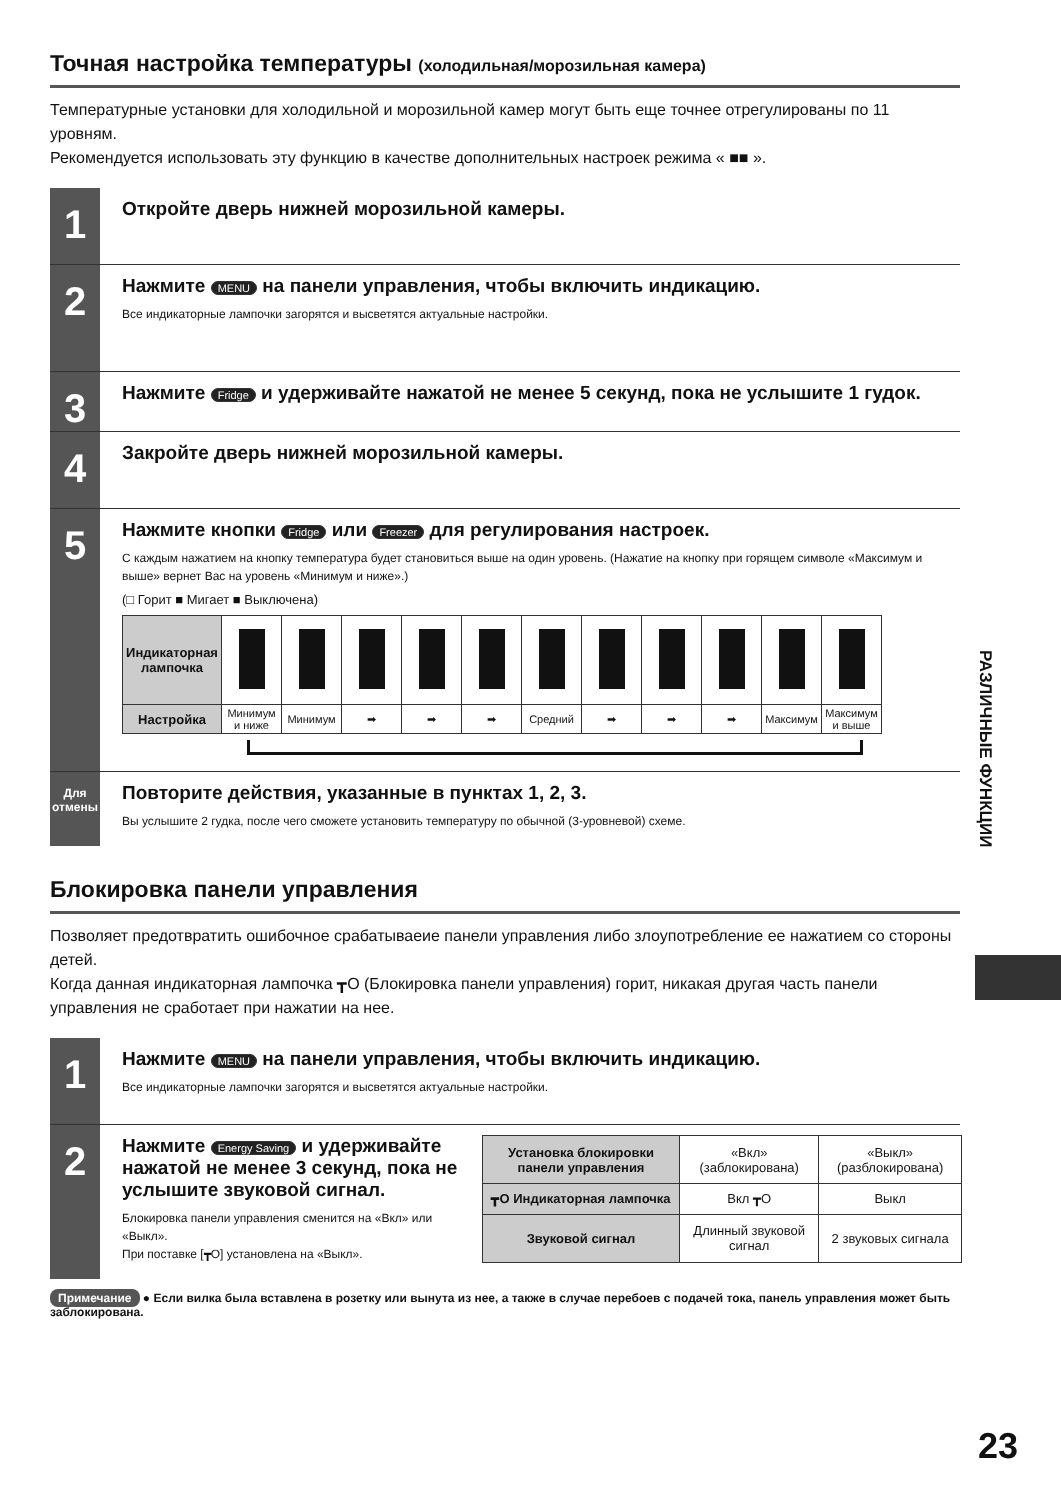Точная настройка температуры (холодильная/морозильная камера)
Температурные установки для холодильной и морозильной камер могут быть еще точнее отрегулированы по 11 уровням.
Рекомендуется использовать эту функцию в качестве дополнительных настроек режима « ■■ ».
1
Откройте дверь нижней морозильной камеры.
2
Нажмите MENU на панели управления, чтобы включить индикацию.
Все индикаторные лампочки загорятся и высветятся актуальные настройки.
3
Нажмите Fridge и удерживайте нажатой не менее 5 секунд, пока не услышите 1 гудок.
4
Закройте дверь нижней морозильной камеры.
5
Нажмите кнопки Fridge или Freezer для регулирования настроек.
С каждым нажатием на кнопку температура будет становиться выше на один уровень. (Нажатие на кнопку при горящем символе «Максимум и выше» вернет Вас на уровень «Минимум и ниже».)
(□ Горит ■ Мигает ■ Выключена)
| Индикаторная лампочка | | | | | | | | | | | |
| Настройка | Минимум и ниже | Минимум | ➡ | ➡ | ➡ | Средний | ➡ | ➡ | ➡ | Максимум | Максимум и выше |
Для отмены
Повторите действия, указанные в пунктах 1, 2, 3.
Вы услышите 2 гудка, после чего сможете установить температуру по обычной (3-уровневой) схеме.
Блокировка панели управления
Позволяет предотвратить ошибочное срабатываеие панели управления либо злоупотребление ее нажатием со стороны детей.
Когда данная индикаторная лампочка ┳O (Блокировка панели управления) горит, никакая другая часть панели управления не сработает при нажатии на нее.
1
Нажмите MENU на панели управления, чтобы включить индикацию.
Все индикаторные лампочки загорятся и высветятся актуальные настройки.
2
Нажмите Energy Saving и удерживайте нажатой не менее 3 секунд, пока не услышите звуковой сигнал.
Блокировка панели управления сменится на «Вкл» или «Выкл».
При поставке [┳O] установлена на «Выкл».
| Установка блокировки панели управления | «Вкл» (заблокирована) | «Выкл» (разблокирована) |
| ┳O Индикаторная лампочка | Вкл ┳O | Выкл |
| Звуковой сигнал | Длинный звуковой сигнал | 2 звуковых сигнала |
Примечание ● Если вилка была вставлена в розетку или вынута из нее, а также в случае перебоев с подачей тока, панель управления может быть заблокирована.
РАЗЛИЧНЫЕ ФУНКЦИИ
23